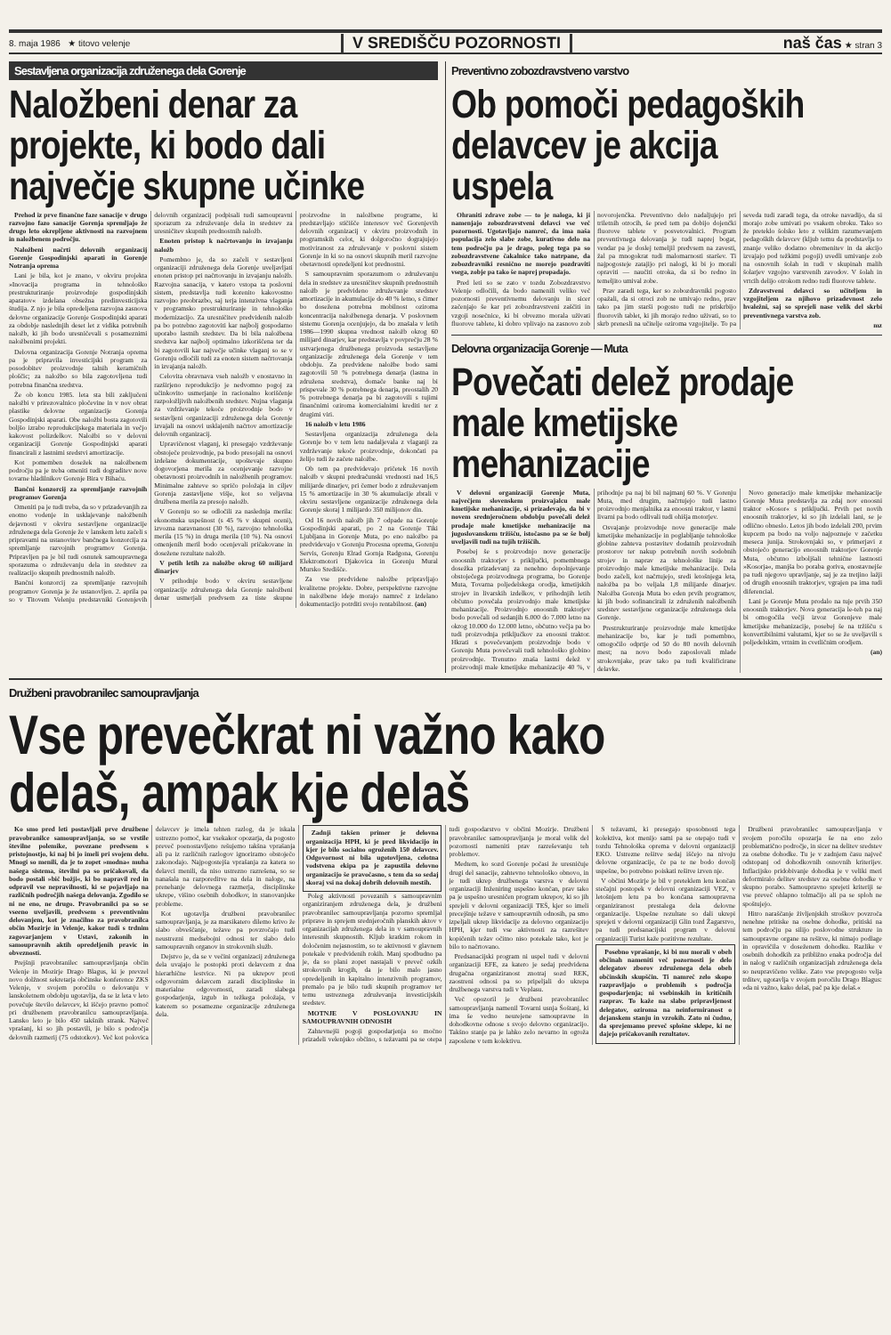8. maja 1986 ★ titovo velenje V SREDIŠČU POZORNOSTI naš čas ★ stran 3
Sestavljena organizacija združenega dela Gorenje
Naložbeni denar za projekte, ki bodo dali največje skupne učinke
Prehod iz prve finančne faze sanacije v drugo razvojno fazo sanacije Gorenja spremljajo že drugo leto okrepljene aktivnosti na razvojnem in naložbenem področju.
Naložbeni načrti delovnih organizacij Gorenje Gospodinjski aparati in Gorenje Notranja oprema
Lani je bila, kot je znano, v okviru projekta »Inovacija programa in tehnološko prestrukturiranje proizvodnje gospodinjskih aparatov« izdelana obsežna predinvesticijska študija. Z njo je bila opredeljena razvojna zasnova delovne organizacije Gorenje Gospodinjski aparati za obdobje naslednjih deset let z vidika potrebnih naložb, ki jih bodo uresničevali s posameznimi naložbenimi projekti.
Delovna organizacija Gorenje Notranja oprema pa je pripravila investicijski program za posodobitev proizvodnje talnih keramičnih ploščic; za naložbo so bila zagotovljena tudi potrebna finančna sredstva.
Že ob koncu 1985. leta sta bili zaključeni naložbi v prirezovalnico pločevine in v nov obrat plastike delovne organizacije Gorenja Gospodinjski aparati. Obe naložbi bosta zagotovili boljšo izrabo reprodukcijskega materiala in večjo kakovost polizdelkov. Naložbi so v delovni organizaciji Gorenje Gospodinjski aparati financirali z lastnimi sredstvi amortizacije.
Kot pomemben dosežek na naložbenem področju pa je treba omeniti tudi dograditev nove tovarne hladilnikov Gorenje Bira v Bihaću.
Bančni konzorcij za spremljanje razvojnih programov Gorenja
Omeniti pa je tudi treba, da so v prizadevanjih za enotno vodenje in usklajevanje naložbenih dejavnosti v okviru sestavljene organizacije združenega dela Gorenje že v lanskem letu začeli s pripravami na ustanovitev bančnega konzorcija za spremljanje razvojnih programov Gorenja. Pripravljen pa je bil tudi osnutek samoupravnega sporazuma o združevanju dela in sredstev za realizacijo skupnih prednostnih naložb.
Bančni konzorcij za spremljanje razvojnih programov Gorenja je že ustanovljen. 2. aprila pa so v Titovem Velenju predstavniki Gorenjevih delovnih organizacij podpisali tudi samoupravni sporazum za združevanje dela in sredstev za uresničitev skupnih prednostnih naložb.
Enoten pristop k načrtovanju in izvajanju naložb
Pomembno je, da so začeli v sestavljeni organizaciji združenega dela Gorenje uveljavljati enoten pristop pri načrtovanju in izvajanju naložb. Razvojna sanacija, v katero vstopa ta poslovni sistem, predstavlja tudi korenito kakovostno razvojno preobrazbo, saj terja intenzivna vlaganja v programsko prestrukturiranje in tehnološko modernizacijo. Za uresničitev predvidenih naložb pa bo potrebno zagotoviti kar najbolj gospodarno uporabo lastnih sredstev. Da bi bila naložbena sredstva kar najbolj optimalno izkoriščena ter da bi zagotovili kar največje učinke vlaganj so se v Gorenju odločili tudi za enoten sistem načrtovanja in izvajanja naložb.
Celovita obravnava vseh naložb v enostavno in razširjeno reprodukcijo je nedvomno pogoj za učinkovito usmerjanje in racionalno koriščenje razpoložljivih naložbenih sredstev. Nujna vlaganja za vzdrževanje tekoče proizvodnje bodo v sestavljeni organizaciji združenega dela Gorenje izvajali na osnovi usklajenih načrtov amortizacije delovnih organizacij.
Upravičenost vlaganj, ki presegajo vzdrževanje obstoječe proizvodnje, pa bodo presojali na osnovi izdelane dokumentacije, upoštevaje skupno dogovorjena merila za ocenjevanje razvojne obetavnosti proizvodnih in naložbenih programov. Minimalne zahteve so spričo položaja in ciljev Gorenja zastavljene višje, kot so veljavna družbena merila za presojo naložb.
V Gorenju so se odločili za naslednja merila: ekonomska uspešnost (s 45 % v skupni oceni), izvozna naravnanost (30 %), razvojno tehnološka merila (15 %) in druga merila (10 %). Na osnovi omenjenih meril bodo ocenjevali pričakovane in dosežene rezultate naložb.
V petih letih za naložbe okrog 60 milijard dinarjev
V prihodnje bodo v okviru sestavljene organizacije združenega dela Gorenje naložbeni denar usmerjali predvsem za tiste skupne proizvodne in naložbene programe, ki predstavljajo stičišče interesov več Gorenjevih delovnih organizacij v okviru proizvodnih in programskih celot, ki dolgoročno dograjujejo motiviranost za združevanje v poslovni sistem Gorenje in ki so na osnovi skupnih meril razvojne obetavnosti opredeljeni kot prednostni.
S samoupravnim sporazumom o združevanju dela in sredstev za uresničitev skupnih prednostnih naložb je predvideno združevanje sredstev amortizacije in akumulacije do 40 % letno, s čimer bo dosežena potrebna mobilnost oziroma koncentracija naložbenega denarja. V poslovnem sistemu Gorenja ocenjujejo, da bo znašala v letih 1986—1990 skupna vrednost naložb okrog 60 milijard dinarjev, kar predstavlja v povprečju 28 % ustvarjenega družbenega proizvoda sestavljene organizacije združenega dela Gorenje v tem obdobju. Za predvidene naložbe bodo sami zagotovili 50 % potrebnega denarja (lastna in združena sredstva), domače banke naj bi prispevale 30 % potrebnega denarja, preostalih 20 % potrebnega denarja pa bi zagotovili s tujimi finančnimi oziroma komercialnimi krediti ter z drugimi viri.
16 naložb v letu 1986
Sestavljena organizacija združenega dela Gorenje bo v tem letu nadaljevala z vlaganji za vzdrževanje tekoče proizvodnje, dokončati pa želijo tudi že začete naložbe.
Ob tem pa predvidevajo pričetek 16 novih naložb v skupni predračunski vrednosti nad 16,5 milijarde dinarjev, pri čemer bodo z združevanjem 15 % amortizacije in 30 % akumulacije zbrali v okviru sestavljene organizacije združenega dela Gorenje skoraj 1 milijardo 350 milijonov din.
Od 16 novih naložb jih 7 odpade na Gorenje Gospodinjski aparati, po 2 na Gorenje Tiki Ljubljana in Gorenje Muta, po eno naložbo pa predvidevajo v Gorenju Procesna oprema, Gorenju Servis, Gorenju Elrad Gornja Radgona, Gorenju Elektromotori Djakovica in Gorenju Mural Mursko Središče.
Za vse predvidene naložbe pripravljajo kvalitetne projekte. Dobre, perspektivne razvojne in naložbene ideje morajo namreč z izdelano dokumentacijo potrditi svojo rentabilnost. (an)
Preventivno zobozdravstveno varstvo
Ob pomoči pedagoških delavcev je akcija uspela
Ohraniti zdrave zobe — to je naloga, ki ji namenjajo zobozdravstveni delavci vse več pozornosti. Ugotavljajo namreč, da ima naša populacija zelo slabe zobe, kurativno delo na tem področju pa je drago, poleg tega pa so zobozdravstvene čakalnice tako natrpane, da zobozdravniki resnično ne morejo pozdraviti vsega, zobje pa tako še naprej propadajo.
Pred leti so se zato v tozdu Zobozdravstvo Velenje odločili, da bodo namenili veliko več pozornosti preventivnemu delovanju in sicer začenjajo še kar pri zobozdravstveni zaščiti in vzgoji nosečnice, ki bi obvezno morala uživati fluorove tablete, ki dobro vplivajo na zasnovo zob novorojenčka. Preventivno delo nadaljujejo pri triletnih otrocih, še pred tem pa dobijo dojenčki fluorove tablete v posvetovalnici. Program preventivnega delovanja je tudi naprej bogat, vendar pa je doslej temeljil predvsem na zavesti, žal pa mnogokrat tudi malomarnosti staršev. Ti najpogosteje zatajijo pri nalogi, ki bi jo morali opraviti — naučiti otroka, da si bo redno in temeljito umival zobe.
Prav zaradi tega, ker so zobozdravniki pogosto opažali, da si otroci zob ne umivajo redno, prav tako pa jim starši pogosto tudi ne priskrbijo fluorovih tablet, ki jih morajo redno uživati, so to skrb prenesli na učitelje oziroma vzgojitelje. To pa seveda tudi zaradi tega, da otroke navadijo, da si morajo zobe umivati po vsakem obroku. Tako so že preteklo šolsko leto z velikim razumevanjem pedagoških delavcev (kljub temu da predstavlja to znanje veliko dodatno obremenitev in da akcijo izvajajo pod težkimi pogoji) uvedli umivanje zob na osnovnih šolah in tudi v skupinah malih šolarjev vzgojno varstvenih zavodov. V šolah in vrtcih delijo otrokom redno tudi fluorove tablete.
Zdravstveni delavci so učiteljem in vzgojiteljem za njihovo prizadevnost zelo hvaležni, saj so sprejeli nase velik del skrbi preventivnega varstva zob.
mz
Delovna organizacija Gorenje — Muta
Povečati delež prodaje male kmetijske mehanizacije
V delovni organizaciji Gorenje Muta, največjem slovenskem proizvajalcu male kmetijske mehanizacije, si prizadevajo, da bi v novem srednjeročnem obdobju povečali delež prodaje male kmetijske mehanizacije na jugoslovanskem tržišču, istočasno pa se še bolj uveljavili tudi na tujih tržiščih.
Posebej še s proizvodnjo nove generacije enoosnih traktorjev s priključki, pomembnega dosežka prizadevanj za nenehno dopolnjevanje obstoječega proizvodnega programa, bo Gorenje Muta, Tovarna poljedelskega orodja, kmetijskih strojev in livarskih izdelkov, v prihodnjih letih občutno povečala proizvodnjo male kmetijske mehanizacije. Proizvodnjo enoosnih traktorjev bodo povečali od sedanjih 6.000 do 7.000 letno na okrog 10.000 do 12.000 letno, občutno večja pa bo tudi proizvodnja priključkov za enoosni traktor. Hkrati s povečevanjem proizvodnje bodo v Gorenju Muta povečevali tudi tehnološko globino proizvodnje. Trenutno znaša lastni delež v proizvodnji male kmetijske mehanizacije 40 %, v prihodnje pa naj bi bil najmanj 60 %. V Gorenju Muta, med drugim, načrtujejo tudi lastno proizvodnjo menjalnika za enoosni traktor, v lastni livarni pa bodo odlivali tudi ohišja motorjev.
Osvajanje proizvodnje nove generacije male kmetijske mehanizacije in poglabljanje tehnološke globine zahteva postavitev dodatnih proizvodnih prostorov ter nakup potrebnih novih sodobnih strojev in naprav za tehnološke linije za proizvodnjo male kmetijske mehanizacije. Dela bodo začeli, kot načrtujejo, sredi letošnjega leta, naložba pa bo veljala 1,8 milijarde dinarjev. Naložba Gorenja Muta bo eden prvih programov, ki jih bodo sofinancirali iz združenih naložbenih sredstev sestavljene organizacije združenega dela Gorenje.
Prestrukturiranje proizvodnje male kmetijske mehanizacije bo, kar je tudi pomembno, omogočilo odprtje od 50 do 80 novih delovnih mest; na novo bodo zaposlovali mlade strokovnjake, prav tako pa tudi kvalificirane delavke.
Novo generacijo male kmetijske mehanizacije Gorenje Muta predstavlja za zdaj nov enoosni traktor »Kosor« s priključki. Prvih pet novih enoosnih traktorjev, ki so jih izdelali lani, se je odlično obneslo. Letos jih bodo izdelali 200, prvim kupcem pa bodo na voljo najpozneje v začetku meseca junija. Strokovnjaki so, v primerjavi z obstoječo generacijo enoosnih traktorjev Gorenje Muta, občutno izboljšali tehnične lastnosti »Kosorja«, manjša bo poraba goriva, enostavnejše pa tudi njegovo upravljanje, saj je za tretjino lažji od drugih enoosnih traktorjev, vgrajen pa ima tudi diferencial.
Lani je Gorenje Muta prodalo na tuje prvih 350 enoosnih traktorjev. Nova generacija le-teh pa naj bi omogočila večji izvoz Gorenjeve male kmetijske mehanizacije, posebej še na tržišču s konvertibilnimi valutami, kjer so se že uveljavili s poljedelskim, vrtnim in cvetličnim orodjem.
(an)
Družbeni pravobranilec samoupravljanja
Vse prevečkrat ni važno kako delaš, ampak kje delaš
Ko smo pred leti postavljali prve družbene pravobranilce samoupravljanja, so se vrstile številne polemike, povezane predvsem s pristojnostjo, ki naj bi jo imeli pri svojem delu. Mnogi so menili, da je to zopet »modna« muha našega sistema, številni pa so pričakovali, da bodo postali »bič božji«, ki bo napravil red in odpravil vse nepravilnosti, ki se pojavljajo na različnih področjih našega delovanja. Zgodilo se ni ne eno, ne drugo. Pravobranilci pa so se vseeno uveljavili, predvsem s preventivnim delovanjem, kot je značilno za pravobranilca občin Mozirje in Velenje, kakor tudi s trdnim zagovarjanjem v Ustavi, zakonih in samoupravnih aktih opredeljenih pravic in obveznosti.
Prejšnji pravobranilec samoupravljanja občin Velenje in Mozirje Drago Blagus, ki je prevzel novo dolžnost sekretarja občinske konference ZKS Velenje, v svojem poročilu o delovanju v lanskoletnem obdobju ugotavlja, da se iz leta v leto povečuje število delavcev, ki iščejo pravno pomoč pri družbenem pravobranilcu samoupravljanja. Lansko leto je bilo 450 takšnih strank. Največ vprašanj, ki so jih postavili, je bilo s področja delovnih razmerij (75 odstotkov). Več kot polovica delavcev je imela tehten razlog, da je iskala ustrezno pomoč, kar vsekakor opozarja, da pogosto preveč poenostavljeno rešujemo takšna vprašanja ali pa iz različnih razlogov ignoriramo obstoječo zakonodajo. Najpogostejša vprašanja za katera so delavci menili, da niso ustrezno razrešena, so se nanašala na razporeditve na dela in naloge, na prenehanje delovnega razmerja, disciplinske ukrepe, višino osebnih dohodkov, in stanovanjske probleme.
Kot ugotavlja družbeni pravobranilec samoupravljanja, je za marsikatero dilemo krivo že slabo obveščanje, težave pa povzročajo tudi neustrezni medsebojni odnosi ter slabo delo samoupravnih organov in strokovnih služb.
Dejstvo je, da se v večini organizacij združenega dela uvajajo le postopki proti delavcem z dna hierarhične lestvice. Ni pa ukrepov proti odgovornim delavcem zaradi disciplinske in materialne odgovornosti, zaradi slabega gospodarjenja, izgub in težkega položaja, v katerem so posamezne organizacije združenega dela.
Zadnji takšen primer je delovna organizacija HPH, ki je pred likvidacijo in kjer je bilo socialno ogroženih 150 delavcev. Odgovornost ni bila ugotovljena, celotna vodstvena ekipa pa je zapustila delovno organizacijo še pravočasno, s tem da so sedaj skoraj vsi na dokaj dobrih delovnih mestih.
Poleg aktivnosti povezanih s samoupravnim organiziranjem združenega dela, je družbeni pravobranilec samoupravljanja pozorno spremljal priprave in sprejem srednjeročnih planskih aktov v organizacijah združenega dela in v samoupravnih interesnih skupnostih. Kljub kratkim rokom in določenim nejasnostim, so te aktivnosti v glavnem potekale v predvidenih rokih. Manj spodbudno pa je, da so plani zopet nastajali v preveč ozkih strokovnih krogih, da je bilo malo jasno opredeljenih in kapitalno intenzivnih programov, premalo pa je bilo tudi skupnih programov ter temu ustreznega združevanja investicijskih sredstev.
MOTNJE V POSLOVANJU IN SAMOUPRAVNIH ODNOSIH
Zahtevnejši pogoji gospodarjenja so močno prizadeli velenjsko občino, s težavami pa se otepa tudi gospodarstvo v občini Mozirje. Družbeni pravobranilec samoupravljanja je moral velik del pozornosti nameniti prav razreševanju teh problemov.
Medtem, ko sozd Gorenje počasi že uresničuje drugi del sanacije, zahtevno tehnološko obnovo, in je tudi ukrep družbenega varstva v delovni organizaciji Inženiring uspešno končan, prav tako pa je uspešno uresničen program ukrepov, ki so jih sprejeli v delovni organizaciji TEŠ, kjer so imeli precejšnje težave v samoupravnih odnosih, pa smo izpeljali ukrep likvidacije za delovno organizacijo HPH, kjer tudi vse aktivnosti za razrešitev kopičenih težav očitno niso potekale tako, kot je bilo to načrtovano.
Predsanacijski program ni uspel tudi v delovni organizaciji EFE, za katero je sedaj predvidena drugačna organiziranost znotraj sozd REK, zaostreni odnosi pa so pripeljali do ukrepa družbenega varstva tudi v Veplasu.
Več opozoril je družbeni pravobranilec samoupravljanja namenil Tovarni usnja Šoštanj, ki ima še vedno neurejene samoupravne in dohodkovne odnose s svojo delovno organizacijo. Takšno stanje pa je lahko zelo nevarno in ogroža zaposlene v tem kolektivu.
S težavami, ki presegajo sposobnosti tega kolektiva, kot menijo sami pa se otepajo tudi v tozdu Tehnološka oprema v delovni organizaciji EKO. Ustrezne rešitve sedaj iščejo na nivoju delovne organizacije, če pa te ne bodo dovolj uspešne, bo potrebno poiskati rešitve izven nje.
V občini Mozirje je bil v preteklem letu končan stečajni postopek v delovni organizaciji VEZ, v letošnjem letu pa bo končana samoupravna organiziranost prestalega dela delovne organizacije. Uspešne rezultate so dali ukrepi sprejeti v delovni organizaciji Glin tozd Žagarstvo, pa tudi predsanacijski program v delovni organizaciji Turist kaže pozitivne rezultate.
Posebno vprašanje, ki bi mu morali v obeh občinah nameniti več pozornosti je delo delegatov zborov združenega dela obeh občinskih skupščin. Ti namreč zelo skopo razpravljajo o problemih s področja gospodarjenja; ni vsebinskih in kritičnih razprav. To kaže na slabo pripravljenost delegatov, oziroma na neinformiranost o dejanskem stanju in vzrokih. Zato ni čudno, da sprejemamo preveč splošne sklepe, ki ne dajejo pričakovanih rezultatov.
Družbeni pravobranilec samoupravljanja v svojem poročilu opozarja še na eno zelo problematično področje, in sicer na delitev sredstev za osebne dohodke. Tu je v zadnjem času največ odstopanj od dohodkovnih osnovnih kriterijev. Inflacijsko pridobivanje dohodka je v veliki meri deformiralo delitev sredstev za osebne dohodke v skupno porabo. Samoupravno sprejeti kriteriji se vse preveč ohlapno tolmačijo ali pa se sploh ne spoštujejo.
Hitro naraščanje življenjskih stroškov povzroča nenehne pritiske na osebne dohodke, pritiski na tem področju pa silijo poslovodne strukture in samoupravne organe na rešitve, ki nimajo podlage in opravičila v doseženem dohodku. Razlike v osebnih dohodkih za približno enaka področja del in nalog v različnih organizacijah združenega dela so neupravičeno velike. Zato vse prepogosto velja trditev, ugotavlja v svojem poročilu Drago Blagus: »da ni važno, kako delaš, pač pa kje delaš.«